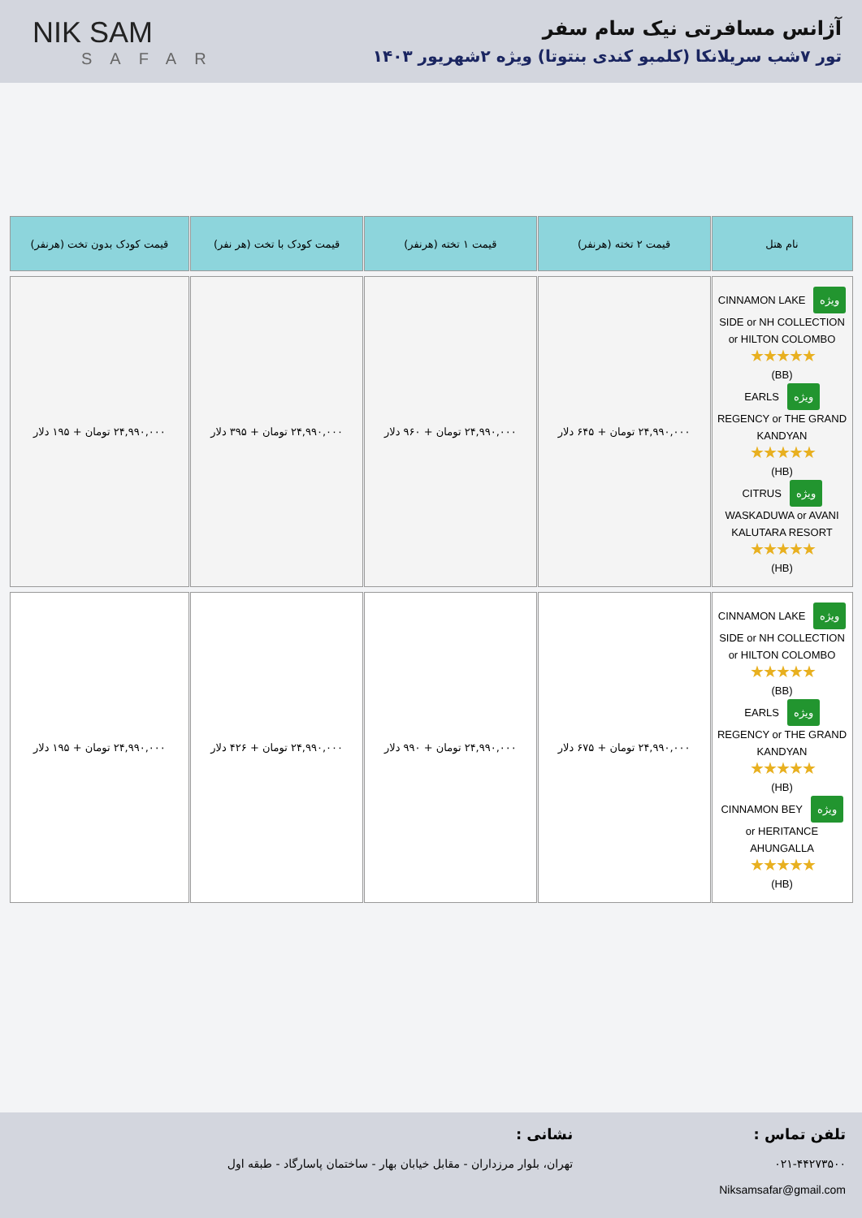آژانس مسافرتی نیک سام سفر
تور ۷شب سریلانکا (کلمبو کندی بنتوتا) ویژه ۲شهریور ۱۴۰۳
NIK SAM
SAFAR
| نام هتل | قیمت ۲ تخته (هرنفر) | قیمت ۱ تخته (هرنفر) | قیمت کودک با تخت (هر نفر) | قیمت کودک بدون تخت (هرنفر) |
| --- | --- | --- | --- | --- |
| ویژه CINNAMON LAKE SIDE or NH COLLECTION or HILTON COLOMBO ★★★★★ (BB) ویژه EARLS REGENCY or THE GRAND KANDYAN ★★★★★ (HB) ویژه CITRUS WASKADUWA or AVANI KALUTARA RESORT ★★★★★ (HB) | ۲۴,۹۹۰,۰۰۰ تومان + ۶۴۵ دلار | ۲۴,۹۹۰,۰۰۰ تومان + ۹۶۰ دلار | ۲۴,۹۹۰,۰۰۰ تومان + ۳۹۵ دلار | ۲۴,۹۹۰,۰۰۰ تومان + ۱۹۵ دلار |
| ویژه CINNAMON LAKE SIDE or NH COLLECTION or HILTON COLOMBO ★★★★★ (BB) ویژه EARLS REGENCY or THE GRAND KANDYAN ★★★★★ (HB) ویژه CINNAMON BEY or HERITANCE AHUNGALLA ★★★★★ (HB) | ۲۴,۹۹۰,۰۰۰ تومان + ۶۷۵ دلار | ۲۴,۹۹۰,۰۰۰ تومان + ۹۹۰ دلار | ۲۴,۹۹۰,۰۰۰ تومان + ۴۲۶ دلار | ۲۴,۹۹۰,۰۰۰ تومان + ۱۹۵ دلار |
تلفن تماس :
۰۲۱-۴۴۲۷۳۵۰۰
Niksamsafar@gmail.com
نشانی :
تهران، بلوار مرزداران - مقابل خیابان بهار - ساختمان پاسارگاد - طبقه اول